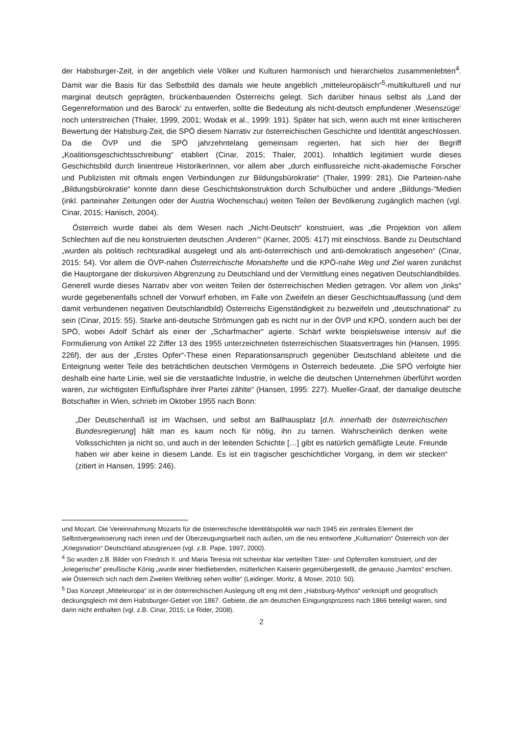der Habsburger-Zeit, in der angeblich viele Völker und Kulturen harmonisch und hierarchielos zusammenlebten<sup>4</sup>. Damit war die Basis für das Selbstbild des damals wie heute angeblich „mitteleuropäisch“<sup>5</sup>-multikulturell und nur marginal deutsch geprägten, brückenbauenden Österreichs gelegt. Sich darüber hinaus selbst als ‚Land der Gegenreformation und des Barock‘ zu entwerfen, sollte die Bedeutung als nicht-deutsch empfundener ‚Wesenszüge‘ noch unterstreichen (Thaler, 1999, 2001; Wodak et al., 1999: 191). Später hat sich, wenn auch mit einer kritischeren Bewertung der Habsburg-Zeit, die SPÖ diesem Narrativ zur österreichischen Geschichte und Identität angeschlossen. Da die ÖVP und die SPÖ jahrzehntelang gemeinsam regierten, hat sich hier der Begriff „Koalitionsgeschichtsschreibung“ etabliert (Cinar, 2015; Thaler, 2001). Inhaltlich legitimiert wurde dieses Geschichtsbild durch linientreue HistorikerInnen, vor allem aber „durch einflussreiche nicht-akademische Forscher und Publizisten mit oftmals engen Verbindungen zur Bildungsbürokratie“ (Thaler, 1999: 281). Die Parteien-nahe „Bildungsbürokratie“ konnte dann diese Geschichtskonstruktion durch Schulbücher und andere „Bildungs-“Medien (inkl. parteinaher Zeitungen oder der Austria Wochenschau) weiten Teilen der Bevölkerung zugänglich machen (vgl. Cinar, 2015; Hanisch, 2004).
Österreich wurde dabei als dem Wesen nach „Nicht-Deutsch“ konstruiert, was „die Projektion von allem Schlechten auf die neu konstruierten deutschen ‚Anderen‘“ (Karner, 2005: 417) mit einschloss. Bande zu Deutschland „wurden als politisch rechtsradikal ausgelegt und als anti-österreichisch und anti-demokratisch angesehen“ (Cinar, 2015: 54). Vor allem die ÖVP-nahen Österreichische Monatshefte und die KPÖ-nahe Weg und Ziel waren zunächst die Hauptorgane der diskursiven Abgrenzung zu Deutschland und der Vermittlung eines negativen Deutschlandbildes. Generell wurde dieses Narrativ aber von weiten Teilen der österreichischen Medien getragen. Vor allem von „links“ wurde gegebenenfalls schnell der Vorwurf erhoben, im Falle von Zweifeln an dieser Geschichtsauffassung (und dem damit verbundenen negativen Deutschlandbild) Österreichs Eigenständigkeit zu bezweifeln und „deutschnational“ zu sein (Cinar, 2015: 55). Starke anti-deutsche Strömungen gab es nicht nur in der ÖVP und KPÖ, sondern auch bei der SPÖ, wobei Adolf Schärf als einer der „Scharfmacher“ agierte. Schärf wirkte beispielsweise intensiv auf die Formulierung von Artikel 22 Ziffer 13 des 1955 unterzeichneten österreichischen Staatsvertrages hin (Hansen, 1995: 226f), der aus der „Erstes Opfer“-These einen Reparationsanspruch gegenüber Deutschland ableitete und die Enteignung weiter Teile des beträchtlichen deutschen Vermögens in Österreich bedeutete. „Die SPÖ verfolgte hier deshalb eine harte Linie, weil sie die verstaatlichte Industrie, in welche die deutschen Unternehmen überführt worden waren, zur wichtigsten Einflußsphäre ihrer Partei zählte“ (Hansen, 1995: 227). Mueller-Graaf, der damalige deutsche Botschafter in Wien, schrieb im Oktober 1955 nach Bonn:
„Der Deutschenhaß ist im Wachsen, und selbst am Ballhausplatz [d.h. innerhalb der österreichischen Bundesregierung] hält man es kaum noch für nötig, ihn zu tarnen. Wahrscheinlich denken weite Volksschichten ja nicht so, und auch in der leitenden Schichte […] gibt es natürlich gemäßigte Leute. Freunde haben wir aber keine in diesem Lande. Es ist ein tragischer geschichtlicher Vorgang, in dem wir stecken“ (zitiert in Hansen, 1995: 246).
und Mozart. Die Vereinnahmung Mozarts für die österreichische Identitätspolitik war nach 1945 ein zentrales Element der Selbstvergewisserung nach innen und der Überzeugungsarbeit nach außen, um die neu entworfene „Kulturnation“ Österreich von der „Kriegsnation“ Deutschland abzugrenzen (vgl. z.B. Pape, 1997, 2000).
<sup>4</sup> So wurden z.B. Bilder von Friedrich II. und Maria Teresia mit scheinbar klar verteilten Täter- und Opferrollen konstruiert, und der „kriegerische“ preußische König „wurde einer friedliebenden, mütterlichen Kaiserin gegenübergestellt, die genauso „harmlos“ erschien, wie Österreich sich nach dem Zweiten Weltkrieg sehen wollte“ (Leidinger, Moritz, & Moser, 2010: 50).
<sup>5</sup> Das Konzept „Mitteleuropa“ ist in der österreichischen Auslegung oft eng mit dem „Habsburg-Mythos“ verknüpft und geografisch deckungsgleich mit dem Habsburger-Gebiet von 1867. Gebiete, die am deutschen Einigungsprozess nach 1866 beteiligt waren, sind darin nicht enthalten (vgl. z.B. Cinar, 2015; Le Rider, 2008).
2